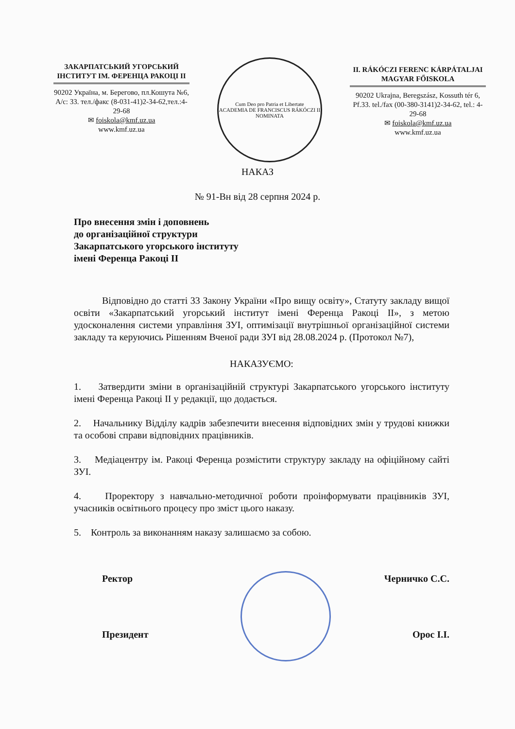ЗАКАРПАТСЬКИЙ УГОРСЬКИЙ ІНСТИТУТ ІМ. ФЕРЕНЦА РАКОЦІ ІІ
90202 Україна, м. Берегово, пл.Кошута №6, А/с: 33. тел./факс (8-031-41)2-34-62,тел.:4-29-68
✉ foiskola@kmf.uz.ua
www.kmf.uz.ua
Cum Deo pro Patria et Libertate
ACADEMIA DE FRANCISCUS RÁKÓCZI II NOMINATA
II. RÁKÓCZI FERENC KÁRPÁTALJAI MAGYAR FŐISKOLA
90202 Ukrajna, Beregszász, Kossuth tér 6, Pf.33. tel./fax (00-380-3141)2-34-62, tel.: 4-29-68
✉ foiskola@kmf.uz.ua
www.kmf.uz.ua
НАКАЗ
№ 91-Вн від 28 серпня 2024 р.
Про внесення змін і доповнень
до організаційної структури
Закарпатського угорського інституту
імені Ференца Ракоці ІІ
Відповідно до статті 33 Закону України «Про вищу освіту», Статуту закладу вищої освіти «Закарпатський угорський інститут імені Ференца Ракоці ІІ», з метою удосконалення системи управління ЗУІ, оптимізації внутрішньої організаційної системи закладу та керуючись Рішенням Вченої ради ЗУІ від 28.08.2024 р. (Протокол №7),
НАКАЗУЄМО:
1. Затвердити зміни в організаційній структурі Закарпатського угорського інституту імені Ференца Ракоці ІІ у редакції, що додається.
2. Начальнику Відділу кадрів забезпечити внесення відповідних змін у трудові книжки та особові справи відповідних працівників.
3. Медіацентру ім. Ракоці Ференца розмістити структуру закладу на офіційному сайті ЗУІ.
4. Проректору з навчально-методичної роботи проінформувати працівників ЗУІ, учасників освітнього процесу про зміст цього наказу.
5. Контроль за виконанням наказу залишаємо за собою.
Ректор Черничко С.С.
Президент Орос І.І.